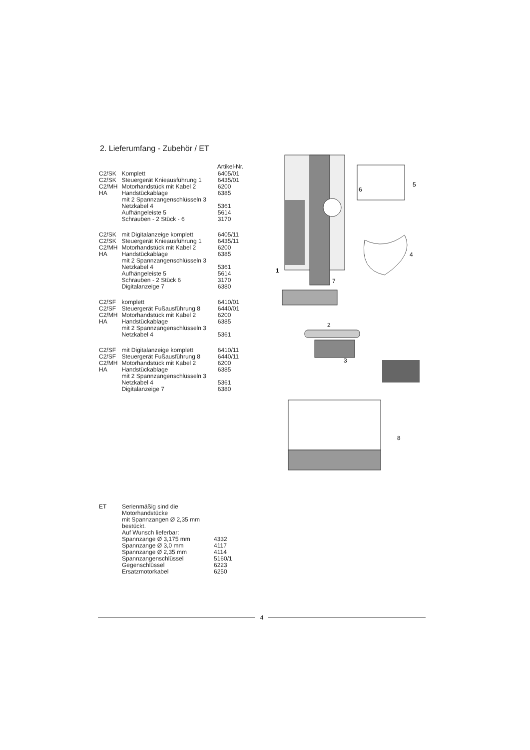2. Lieferumfang - Zubehör / ET
| | | Artikel-Nr. |
| --- | --- | --- |
| C2/SK | Komplett | 6405/01 |
| C2/SK | Steuergerät Knieausführung 1 | 6435/01 |
| C2/MH | Motorhandstück mit Kabel 2 | 6200 |
| HA | Handstückablage mit 2 Spannzangenschlüsseln 3 | 6385 |
| | Netzkabel 4 | 5361 |
| | Aufhängeleiste 5 | 5614 |
| | Schrauben - 2 Stück - 6 | 3170 |
| C2/SK | mit Digitalanzeige komplett | 6405/11 |
| C2/SK | Steuergerät Knieausführung 1 | 6435/11 |
| C2/MH | Motorhandstück mit Kabel 2 | 6200 |
| HA | Handstückablage mit 2 Spannzangenschlüsseln 3 | 6385 |
| | Netzkabel 4 | 5361 |
| | Aufhängeleiste 5 | 5614 |
| | Schrauben - 2 Stück 6 | 3170 |
| | Digitalanzeige 7 | 6380 |
| C2/SF | komplett | 6410/01 |
| C2/SF | Steuergerät Fußausführung 8 | 6440/01 |
| C2/MH | Motorhandstück mit Kabel 2 | 6200 |
| HA | Handstückablage mit 2 Spannzangenschlüsseln 3 | 6385 |
| | Netzkabel 4 | 5361 |
| C2/SF | mit Digitalanzeige komplett | 6410/11 |
| C2/SF | Steuergerät Fußausführung 8 | 6440/11 |
| C2/MH | Motorhandstück mit Kabel 2 | 6200 |
| HA | Handstückablage mit 2 Spannzangenschlüsseln 3 | 6385 |
| | Netzkabel 4 | 5361 |
| | Digitalanzeige 7 | 6380 |
1
2
3
4
5
6
7
8
| ET | Serienmäßig sind die Motorhandstücke mit Spannzangen Ø 2,35 mm bestückt. Auf Wunsch lieferbar: | |
| | Spannzange Ø 3,175 mm | 4332 |
| | Spannzange Ø 3,0 mm | 4117 |
| | Spannzange Ø 2,35 mm | 4114 |
| | Spannzangenschlüssel | 5160/1 |
| | Gegenschlüssel | 6223 |
| | Ersatzmotorkabel | 6250 |
4